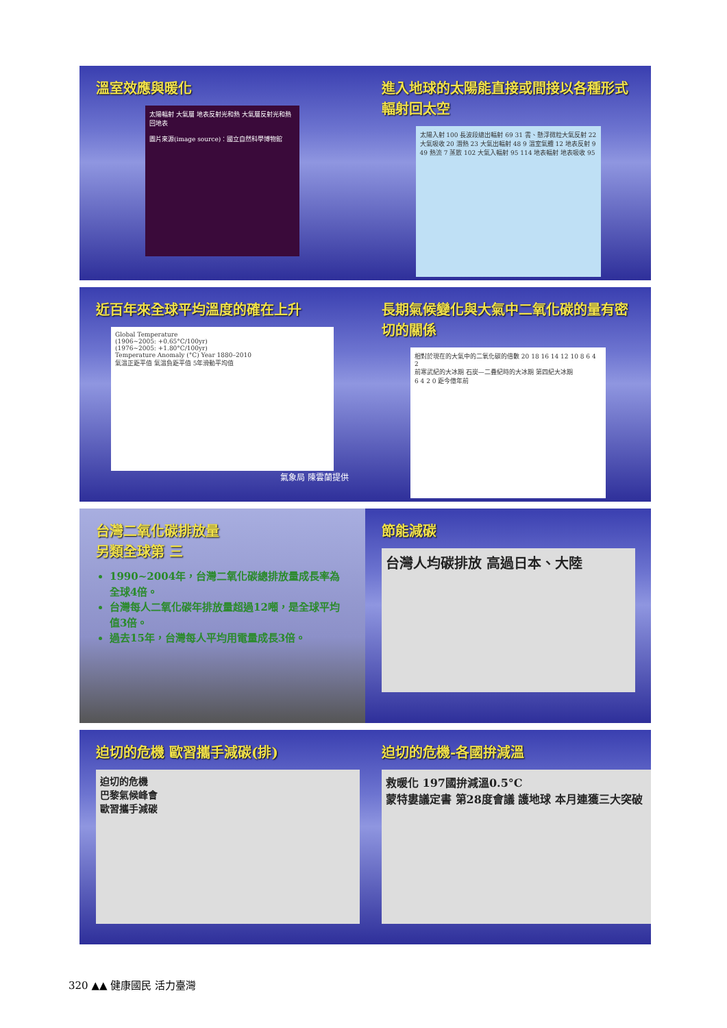溫室效應與暖化
太陽輻射 大氣層 地表反射光和熱 大氣層反射光和熱回地表
圖片來源(image source)：國立自然科學博物館
進入地球的太陽能直接或間接以各種形式輻射回太空
太陽入射 100 長波段總出輻射 69 31 雲、懸浮微粒大氣反射 22 大氣吸收 20 潛熱 23 大氣出輻射 48 9 溫室氣體 12 地表反射 9 49 熱流 7 蒸散 102 大氣入輻射 95 114 地表輻射 地表吸收 95
近百年來全球平均溫度的確在上升
Global Temperature
(1906~2005: +0.65°C/100yr)
(1976~2005: +1.80°C/100yr)
Temperature Anomaly (°C) Year 1880–2010
氣溫正距平值 氣溫負距平值 5年滑動平均值
氣象局 陳雲蘭提供
長期氣候變化與大氣中二氧化碳的量有密切的關係
相對於現在的大氣中的二氧化碳的倍數 20 18 16 14 12 10 8 6 4 2
前寒武紀的大冰期 石炭—二疊紀時的大冰期 第四紀大冰期
6 4 2 0 距今億年前
台灣二氧化碳排放量
另類全球第 三
1990~2004年，台灣二氧化碳總排放量成長率為全球4倍。
台灣每人二氧化碳年排放量超過12噸，是全球平均值3倍。
過去15年，台灣每人平均用電量成長3倍。
節能減碳
台灣人均碳排放 高過日本、大陸
迫切的危機 歐習攜手減碳(排)
迫切的危機
巴黎氣候峰會
歐習攜手減碳
迫切的危機-各國拚減溫
救暖化 197國拚減溫0.5°C
蒙特婁議定書 第28度會議 護地球 本月連獲三大突破
320 ▲▲ 健康國民 活力臺灣